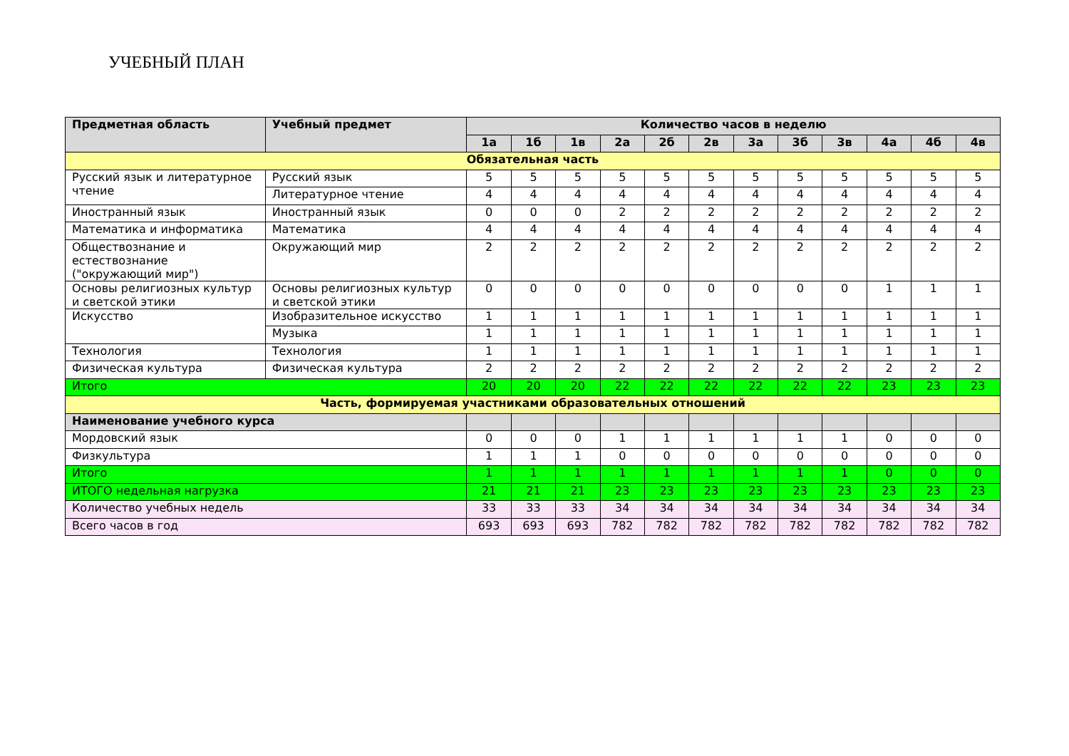УЧЕБНЫЙ ПЛАН
| Предметная область | Учебный предмет | Количество часов в неделю | | | | | | | | | | | |
| --- | --- | --- | --- | --- | --- | --- | --- | --- | --- | --- | --- | --- | --- |
| | | 1а | 1б | 1в | 2а | 2б | 2в | 3а | 3б | 3в | 4а | 4б | 4в |
| Обязательная часть | | | | | | | | | | | | | |
| Русский язык и литературное чтение | Русский язык | 5 | 5 | 5 | 5 | 5 | 5 | 5 | 5 | 5 | 5 | 5 | 5 |
| | Литературное чтение | 4 | 4 | 4 | 4 | 4 | 4 | 4 | 4 | 4 | 4 | 4 | 4 |
| Иностранный язык | Иностранный язык | 0 | 0 | 0 | 2 | 2 | 2 | 2 | 2 | 2 | 2 | 2 | 2 |
| Математика и информатика | Математика | 4 | 4 | 4 | 4 | 4 | 4 | 4 | 4 | 4 | 4 | 4 | 4 |
| Обществознание и естествознание ("окружающий мир") | Окружающий мир | 2 | 2 | 2 | 2 | 2 | 2 | 2 | 2 | 2 | 2 | 2 | 2 |
| Основы религиозных культур и светской этики | Основы религиозных культур и светской этики | 0 | 0 | 0 | 0 | 0 | 0 | 0 | 0 | 0 | 1 | 1 | 1 |
| Искусство | Изобразительное искусство | 1 | 1 | 1 | 1 | 1 | 1 | 1 | 1 | 1 | 1 | 1 | 1 |
| | Музыка | 1 | 1 | 1 | 1 | 1 | 1 | 1 | 1 | 1 | 1 | 1 | 1 |
| Технология | Технология | 1 | 1 | 1 | 1 | 1 | 1 | 1 | 1 | 1 | 1 | 1 | 1 |
| Физическая культура | Физическая культура | 2 | 2 | 2 | 2 | 2 | 2 | 2 | 2 | 2 | 2 | 2 | 2 |
| Итого | | 20 | 20 | 20 | 22 | 22 | 22 | 22 | 22 | 22 | 23 | 23 | 23 |
| Часть, формируемая участниками образовательных отношений | | | | | | | | | | | | | |
| Наименование учебного курса | | | | | | | | | | | | | |
| Мордовский язык | | 0 | 0 | 0 | 1 | 1 | 1 | 1 | 1 | 1 | 0 | 0 | 0 |
| Физкультура | | 1 | 1 | 1 | 0 | 0 | 0 | 0 | 0 | 0 | 0 | 0 | 0 |
| Итого | | 1 | 1 | 1 | 1 | 1 | 1 | 1 | 1 | 1 | 0 | 0 | 0 |
| ИТОГО недельная нагрузка | | 21 | 21 | 21 | 23 | 23 | 23 | 23 | 23 | 23 | 23 | 23 | 23 |
| Количество учебных недель | | 33 | 33 | 33 | 34 | 34 | 34 | 34 | 34 | 34 | 34 | 34 | 34 |
| Всего часов в год | | 693 | 693 | 693 | 782 | 782 | 782 | 782 | 782 | 782 | 782 | 782 | 782 |